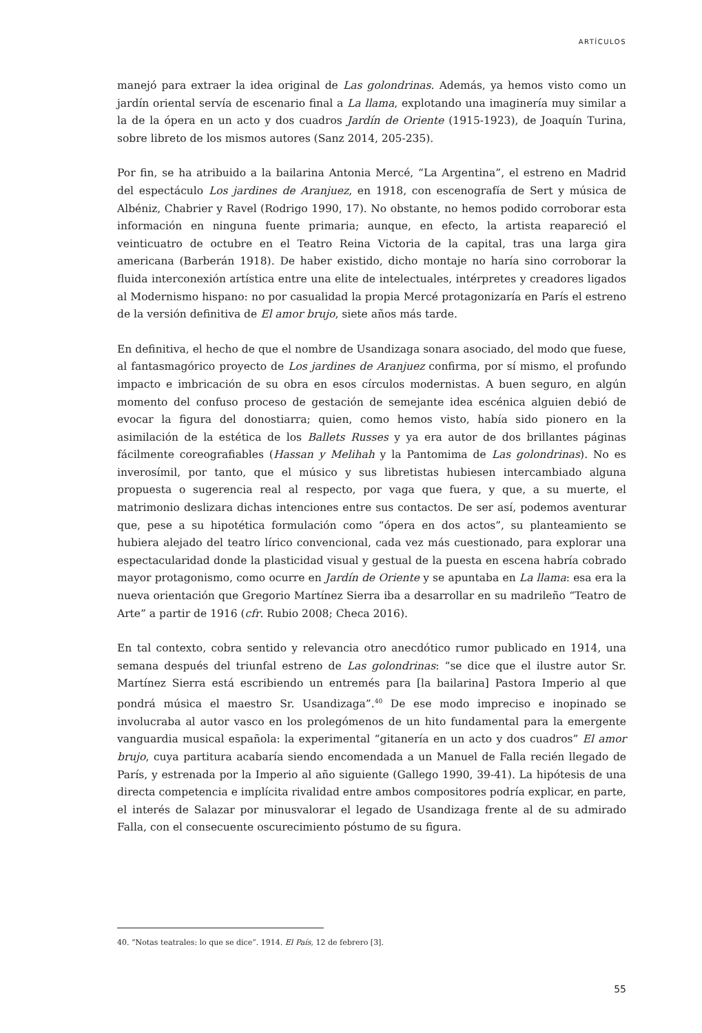ARTÍCULOS
manejó para extraer la idea original de Las golondrinas. Además, ya hemos visto como un jardín oriental servía de escenario final a La llama, explotando una imaginería muy similar a la de la ópera en un acto y dos cuadros Jardín de Oriente (1915-1923), de Joaquín Turina, sobre libreto de los mismos autores (Sanz 2014, 205-235).
Por fin, se ha atribuido a la bailarina Antonia Mercé, “La Argentina”, el estreno en Madrid del espectáculo Los jardines de Aranjuez, en 1918, con escenografía de Sert y música de Albéniz, Chabrier y Ravel (Rodrigo 1990, 17). No obstante, no hemos podido corroborar esta información en ninguna fuente primaria; aunque, en efecto, la artista reapareció el veinticuatro de octubre en el Teatro Reina Victoria de la capital, tras una larga gira americana (Barberán 1918). De haber existido, dicho montaje no haría sino corroborar la fluida interconexión artística entre una elite de intelectuales, intérpretes y creadores ligados al Modernismo hispano: no por casualidad la propia Mercé protagonizaría en París el estreno de la versión definitiva de El amor brujo, siete años más tarde.
En definitiva, el hecho de que el nombre de Usandizaga sonara asociado, del modo que fuese, al fantasmagórico proyecto de Los jardines de Aranjuez confirma, por sí mismo, el profundo impacto e imbricación de su obra en esos círculos modernistas. A buen seguro, en algún momento del confuso proceso de gestación de semejante idea escénica alguien debió de evocar la figura del donostiarra; quien, como hemos visto, había sido pionero en la asimilación de la estética de los Ballets Russes y ya era autor de dos brillantes páginas fácilmente coreografiables (Hassan y Melihah y la Pantomima de Las golondrinas). No es inverosímil, por tanto, que el músico y sus libretistas hubiesen intercambiado alguna propuesta o sugerencia real al respecto, por vaga que fuera, y que, a su muerte, el matrimonio deslizara dichas intenciones entre sus contactos. De ser así, podemos aventurar que, pese a su hipotética formulación como “ópera en dos actos”, su planteamiento se hubiera alejado del teatro lírico convencional, cada vez más cuestionado, para explorar una espectacularidad donde la plasticidad visual y gestual de la puesta en escena habría cobrado mayor protagonismo, como ocurre en Jardín de Oriente y se apuntaba en La llama: esa era la nueva orientación que Gregorio Martínez Sierra iba a desarrollar en su madrileño “Teatro de Arte” a partir de 1916 (cfr. Rubio 2008; Checa 2016).
En tal contexto, cobra sentido y relevancia otro anecdótico rumor publicado en 1914, una semana después del triunfal estreno de Las golondrinas: “se dice que el ilustre autor Sr. Martínez Sierra está escribiendo un entremés para [la bailarina] Pastora Imperio al que pondrá música el maestro Sr. Usandizaga”.<sup>40</sup> De ese modo impreciso e inopinado se involucraba al autor vasco en los prolegómenos de un hito fundamental para la emergente vanguardia musical española: la experimental “gitanería en un acto y dos cuadros” El amor brujo, cuya partitura acabaría siendo encomendada a un Manuel de Falla recién llegado de París, y estrenada por la Imperio al año siguiente (Gallego 1990, 39-41). La hipótesis de una directa competencia e implícita rivalidad entre ambos compositores podría explicar, en parte, el interés de Salazar por minusvalorar el legado de Usandizaga frente al de su admirado Falla, con el consecuente oscurecimiento póstumo de su figura.
40. “Notas teatrales: lo que se dice”. 1914. El País, 12 de febrero [3].
55